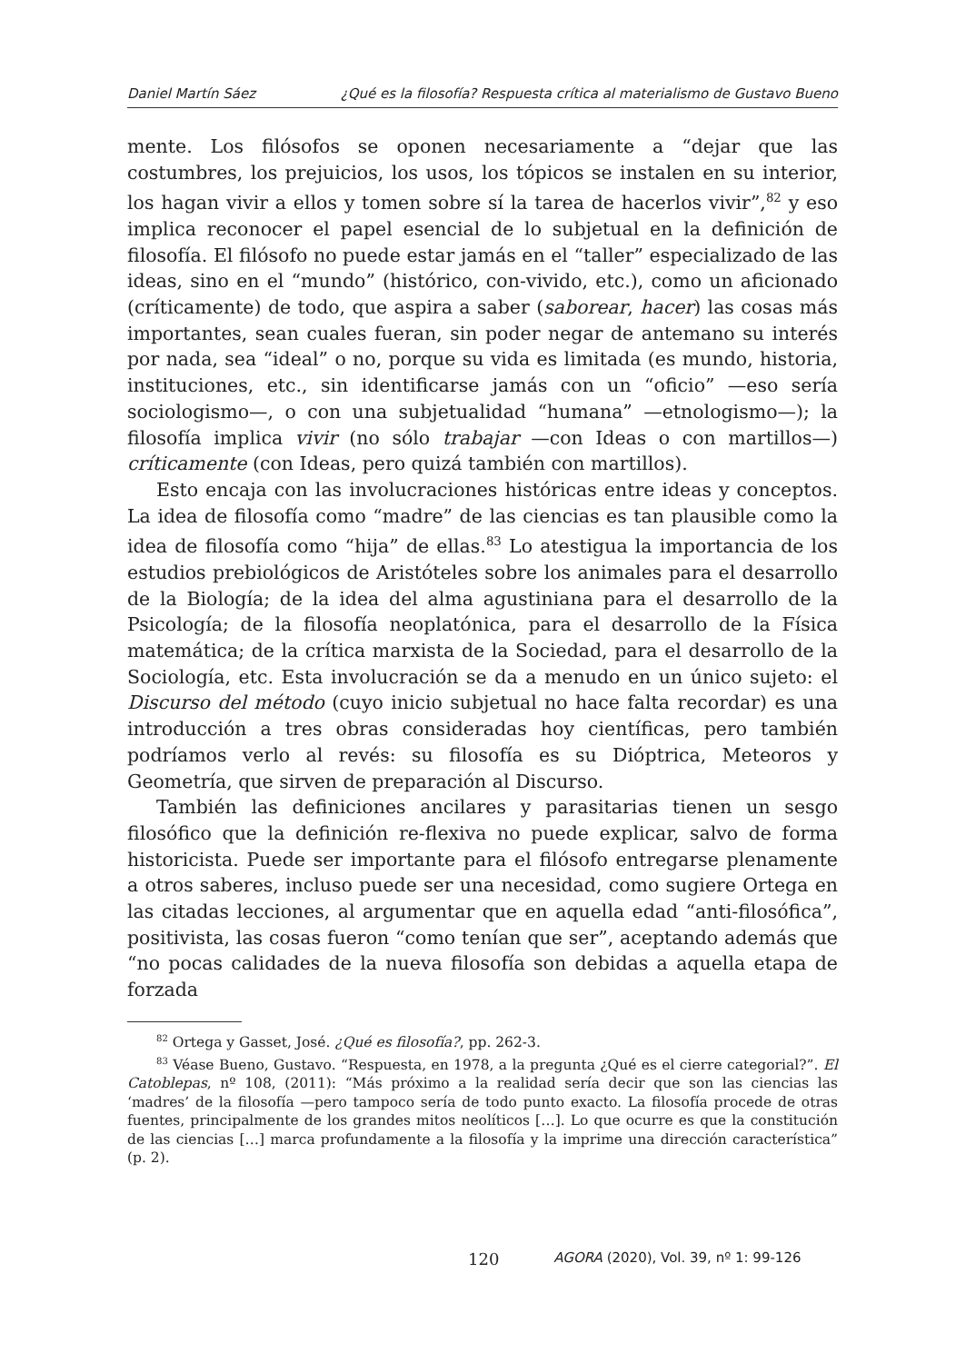Daniel Martín Sáez ¿Qué es la filosofía? Respuesta crítica al materialismo de Gustavo Bueno
mente. Los filósofos se oponen necesariamente a “dejar que las costumbres, los prejuicios, los usos, los tópicos se instalen en su interior, los hagan vivir a ellos y tomen sobre sí la tarea de hacerlos vivir”,<sup>82</sup> y eso implica reconocer el papel esencial de lo subjetual en la definición de filosofía. El filósofo no puede estar jamás en el “taller” especializado de las ideas, sino en el “mundo” (histórico, con-vivido, etc.), como un aficionado (críticamente) de todo, que aspira a saber (saborear, hacer) las cosas más importantes, sean cuales fueran, sin poder negar de antemano su interés por nada, sea “ideal” o no, porque su vida es limitada (es mundo, historia, instituciones, etc., sin identificarse jamás con un “oficio” —eso sería sociologismo—, o con una subjetualidad “humana” —etnologismo—); la filosofía implica vivir (no sólo trabajar —con Ideas o con martillos—) críticamente (con Ideas, pero quizá también con martillos).
Esto encaja con las involucraciones históricas entre ideas y conceptos. La idea de filosofía como “madre” de las ciencias es tan plausible como la idea de filosofía como “hija” de ellas.<sup>83</sup> Lo atestigua la importancia de los estudios prebiológicos de Aristóteles sobre los animales para el desarrollo de la Biología; de la idea del alma agustiniana para el desarrollo de la Psicología; de la filosofía neoplatónica, para el desarrollo de la Física matemática; de la crítica marxista de la Sociedad, para el desarrollo de la Sociología, etc. Esta involucración se da a menudo en un único sujeto: el Discurso del método (cuyo inicio subjetual no hace falta recordar) es una introducción a tres obras consideradas hoy científicas, pero también podríamos verlo al revés: su filosofía es su Dióptrica, Meteoros y Geometría, que sirven de preparación al Discurso.
También las definiciones ancilares y parasitarias tienen un sesgo filosófico que la definición re-flexiva no puede explicar, salvo de forma historicista. Puede ser importante para el filósofo entregarse plenamente a otros saberes, incluso puede ser una necesidad, como sugiere Ortega en las citadas lecciones, al argumentar que en aquella edad “anti-filosófica”, positivista, las cosas fueron “como tenían que ser”, aceptando además que “no pocas calidades de la nueva filosofía son debidas a aquella etapa de forzada
<sup>82</sup> Ortega y Gasset, José. ¿Qué es filosofía?, pp. 262-3.
<sup>83</sup> Véase Bueno, Gustavo. “Respuesta, en 1978, a la pregunta ¿Qué es el cierre categorial?”. El Catoblepas, nº 108, (2011): “Más próximo a la realidad sería decir que son las ciencias las ‘madres’ de la filosofía —pero tampoco sería de todo punto exacto. La filosofía procede de otras fuentes, principalmente de los grandes mitos neolíticos […]. Lo que ocurre es que la constitución de las ciencias […] marca profundamente a la filosofía y la imprime una dirección característica” (p. 2).
120 AGORA (2020), Vol. 39, nº 1: 99-126